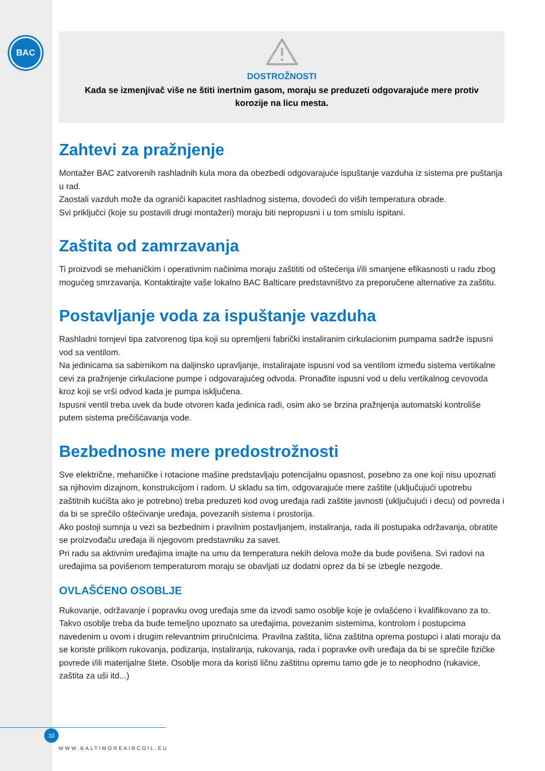BAC
DOSTROŽNOSTI
Kada se izmenjivač više ne štiti inertnim gasom, moraju se preduzeti odgovarajuće mere protiv korozije na licu mesta.
Zahtevi za pražnjenje
Montažer BAC zatvorenih rashladnih kula mora da obezbedi odgovarajuće ispuštanje vazduha iz sistema pre puštanja u rad.
Zaostali vazduh može da ograniči kapacitet rashladnog sistema, dovodeći do viših temperatura obrade.
Svi priključci (koje su postavili drugi montažeri) moraju biti nepropusni i u tom smislu ispitani.
Zaštita od zamrzavanja
Ti proizvodi se mehaničkim i operativnim načinima moraju zaštititi od oštećenja i/ili smanjene efikasnosti u radu zbog mogućeg smrzavanja. Kontaktirajte vaše lokalno BAC Balticare predstavništvo za preporučene alternative za zaštitu.
Postavljanje voda za ispuštanje vazduha
Rashladni tornjevi tipa zatvorenog tipa koji su opremljeni fabrički instaliranim cirkulacionim pumpama sadrže ispusni vod sa ventilom.
Na jedinicama sa sabirnikom na daljinsko upravljanje, instalirajate ispusni vod sa ventilom između sistema vertikalne cevi za pražnjenje cirkulacione pumpe i odgovarajućeg odvoda. Pronađite ispusni vod u delu vertikalnog cevovoda kroz koji se vrši odvod kada je pumpa isključena.
Ispusni ventil treba uvek da bude otvoren kada jedinica radi, osim ako se brzina pražnjenja automatski kontroliše putem sistema prečišćavanja vode.
Bezbednosne mere predostrožnosti
Sve električne, mehaničke i rotacione mašine predstavljaju potencijalnu opasnost, posebno za one koji nisu upoznati sa njihovim dizajnom, konstrukcijom i radom. U skladu sa tim, odgovarajuće mere zaštite (uključujući upotrebu zaštitnih kućišta ako je potrebno) treba preduzeti kod ovog uređaja radi zaštite javnosti (uključujući i decu) od povreda i da bi se sprečilo oštećivanje uređaja, povezanih sistema i prostorija.
Ako postoji sumnja u vezi sa bezbednim i pravilnim postavljanjem, instaliranja, rada ili postupaka održavanja, obratite se proizvođaču uređaja ili njegovom predstavniku za savet.
Pri radu sa aktivnim uređajima imajte na umu da temperatura nekih delova može da bude povišena. Svi radovi na uređajima sa povišenom temperaturom moraju se obavljati uz dodatni oprez da bi se izbegle nezgode.
OVLAŠĆENO OSOBLJE
Rukovanje, održavanje i popravku ovog uređaja sme da izvodi samo osoblje koje je ovlašćeno i kvalifikovano za to. Takvo osoblje treba da bude temeljno upoznato sa uređajima, povezanim sistemima, kontrolom i postupcima navedenim u ovom i drugim relevantnim priručnicima. Pravilna zaštita, lična zaštitna oprema postupci i alati moraju da se koriste prilikom rukovanja, podizanja, instaliranja, rukovanja, rada i popravke ovih uređaja da bi se sprečile fizičke povrede i/ili materijalne štete. Osoblje mora da koristi ličnu zaštitnu opremu tamo gde je to neophodno (rukavice, zaštita za uši itd...)
10
WWW.BALTIMOREAIRCOIL.EU